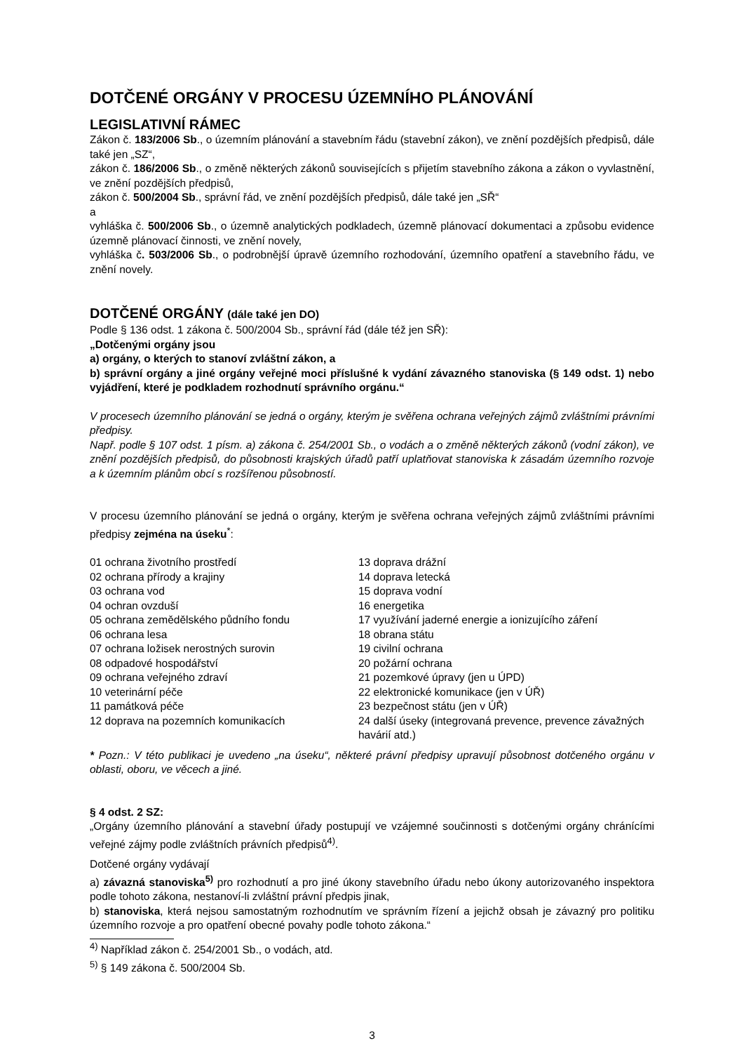DOTČENÉ ORGÁNY V PROCESU ÚZEMNÍHO PLÁNOVÁNÍ
LEGISLATIVNÍ RÁMEC
Zákon č. 183/2006 Sb., o územním plánování a stavebním řádu (stavební zákon), ve znění pozdějších předpisů, dále také jen „SZ“,
zákon č. 186/2006 Sb., o změně některých zákonů souvisejících s přijetím stavebního zákona a zákon o vyvlastnění, ve znění pozdějších předpisů,
zákon č. 500/2004 Sb., správní řád, ve znění pozdějších předpisů, dále také jen „SŘ“
a
vyhláška č. 500/2006 Sb., o územně analytických podkladech, územně plánovací dokumentaci a způsobu evidence územně plánovací činnosti, ve znění novely,
vyhláška č. 503/2006 Sb., o podrobnější úpravě územního rozhodování, územního opatření a stavebního řádu, ve znění novely.
DOTČENÉ ORGÁNY (dále také jen DO)
Podle § 136 odst. 1 zákona č. 500/2004 Sb., správní řád (dále též jen SŘ):
„Dotčenými orgány jsou
a) orgány, o kterých to stanoví zvláštní zákon, a
b) správní orgány a jiné orgány veřejné moci příslušné k vydání závazného stanoviska (§ 149 odst. 1) nebo vyjádření, které je podkladem rozhodnutí správního orgánu.“
V procesech územního plánování se jedná o orgány, kterým je svěřena ochrana veřejných zájmů zvláštními právními předpisy.
Např. podle § 107 odst. 1 písm. a) zákona č. 254/2001 Sb., o vodách a o změně některých zákonů (vodní zákon), ve znění pozdějších předpisů, do působnosti krajských úřadů patří uplatňovat stanoviska k zásadám územního rozvoje a k územním plánům obcí s rozšířenou působností.
V procesu územního plánování se jedná o orgány, kterým je svěřena ochrana veřejných zájmů zvláštními právními předpisy zejména na úseku<sup>*</sup>:
01 ochrana životního prostředí
02 ochrana přírody a krajiny
03 ochrana vod
04 ochran ovzduší
05 ochrana zemědělského půdního fondu
06 ochrana lesa
07 ochrana ložisek nerostných surovin
08 odpadové hospodářství
09 ochrana veřejného zdraví
10 veterinární péče
11 památková péče
12 doprava na pozemních komunikacích
13 doprava drážní
14 doprava letecká
15 doprava vodní
16 energetika
17 využívání jaderné energie a ionizujícího záření
18 obrana státu
19 civilní ochrana
20 požární ochrana
21 pozemkové úpravy (jen u ÚPD)
22 elektronické komunikace (jen v ÚŘ)
23 bezpečnost státu (jen v ÚŘ)
24 další úseky (integrovaná prevence, prevence závažných havárií atd.)
* Pozn.: V této publikaci je uvedeno „na úseku“, některé právní předpisy upravují působnost dotčeného orgánu v oblasti, oboru, ve věcech a jiné.
§ 4 odst. 2 SZ:
„Orgány územního plánování a stavební úřady postupují ve vzájemné součinnosti s dotčenými orgány chránícími veřejné zájmy podle zvláštních právních předpisů<sup>4)</sup>.
Dotčené orgány vydávají
a) závazná stanoviska<sup>5)</sup> pro rozhodnutí a pro jiné úkony stavebního úřadu nebo úkony autorizovaného inspektora podle tohoto zákona, nestanoví-li zvláštní právní předpis jinak,
b) stanoviska, která nejsou samostatným rozhodnutím ve správním řízení a jejichž obsah je závazný pro politiku územního rozvoje a pro opatření obecné povahy podle tohoto zákona.“
<sup>4)</sup> Například zákon č. 254/2001 Sb., o vodách, atd.
<sup>5)</sup> § 149 zákona č. 500/2004 Sb.
3